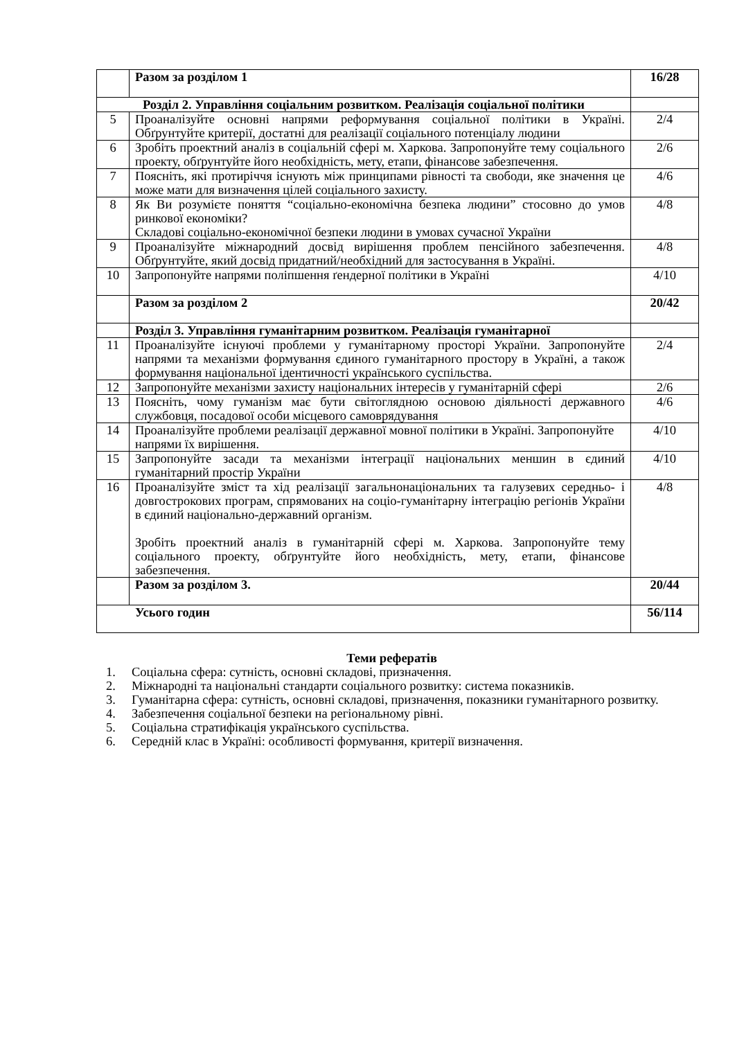| | Разом за розділом 1 | 16/28 |
| Розділ 2. Управління соціальним розвитком. Реалізація соціальної політики | | |
| 5 | Проаналізуйте основні напрями реформування соціальної політики в Україні. Обґрунтуйте критерії, достатні для реалізації соціального потенціалу людини | 2/4 |
| 6 | Зробіть проектний аналіз в соціальній сфері м. Харкова. Запропонуйте тему соціального проекту, обґрунтуйте його необхідність, мету, етапи, фінансове забезпечення. | 2/6 |
| 7 | Поясніть, які протиріччя існують між принципами рівності та свободи, яке значення це може мати для визначення цілей соціального захисту. | 4/6 |
| 8 | Як Ви розумієте поняття “соціально-економічна безпека людини” стосовно до умов ринкової економіки? Складові соціально-економічної безпеки людини в умовах сучасної України | 4/8 |
| 9 | Проаналізуйте міжнародний досвід вирішення проблем пенсійного забезпечення. Обґрунтуйте, який досвід придатний/необхідний для застосування в Україні. | 4/8 |
| 10 | Запропонуйте напрями поліпшення ґендерної політики в Україні | 4/10 |
| | Разом за розділом 2 | 20/42 |
| | Розділ 3. Управління гуманітарним розвитком. Реалізація гуманітарної | |
| 11 | Проаналізуйте існуючі проблеми у гуманітарному просторі України. Запропонуйте напрями та механізми формування єдиного гуманітарного простору в Україні, а також формування національної ідентичності українського суспільства. | 2/4 |
| 12 | Запропонуйте механізми захисту національних інтересів у гуманітарній сфері | 2/6 |
| 13 | Поясніть, чому гуманізм має бути світоглядною основою діяльності державного службовця, посадової особи місцевого самоврядування | 4/6 |
| 14 | Проаналізуйте проблеми реалізації державної мовної політики в Україні. Запропонуйте напрями їх вирішення. | 4/10 |
| 15 | Запропонуйте засади та механізми інтеграції національних меншин в єдиний гуманітарний простір України | 4/10 |
| 16 | Проаналізуйте зміст та хід реалізації загальнонаціональних та галузевих середньо- і довгострокових програм, спрямованих на соціо-гуманітарну інтеграцію регіонів України в єдиний національно-державний організм. Зробіть проектний аналіз в гуманітарній сфері м. Харкова. Запропонуйте тему соціального проекту, обґрунтуйте його необхідність, мету, етапи, фінансове забезпечення. | 4/8 |
| | Разом за розділом 3. | 20/44 |
| Усього годин | | 56/114 |
Теми рефератів
1. Соціальна сфера: сутність, основні складові, призначення.
2. Міжнародні та національні стандарти соціального розвитку: система показників.
3. Гуманітарна сфера: сутність, основні складові, призначення, показники гуманітарного розвитку.
4. Забезпечення соціальної безпеки на регіональному рівні.
5. Соціальна стратифікація українського суспільства.
6. Середній клас в Україні: особливості формування, критерії визначення.